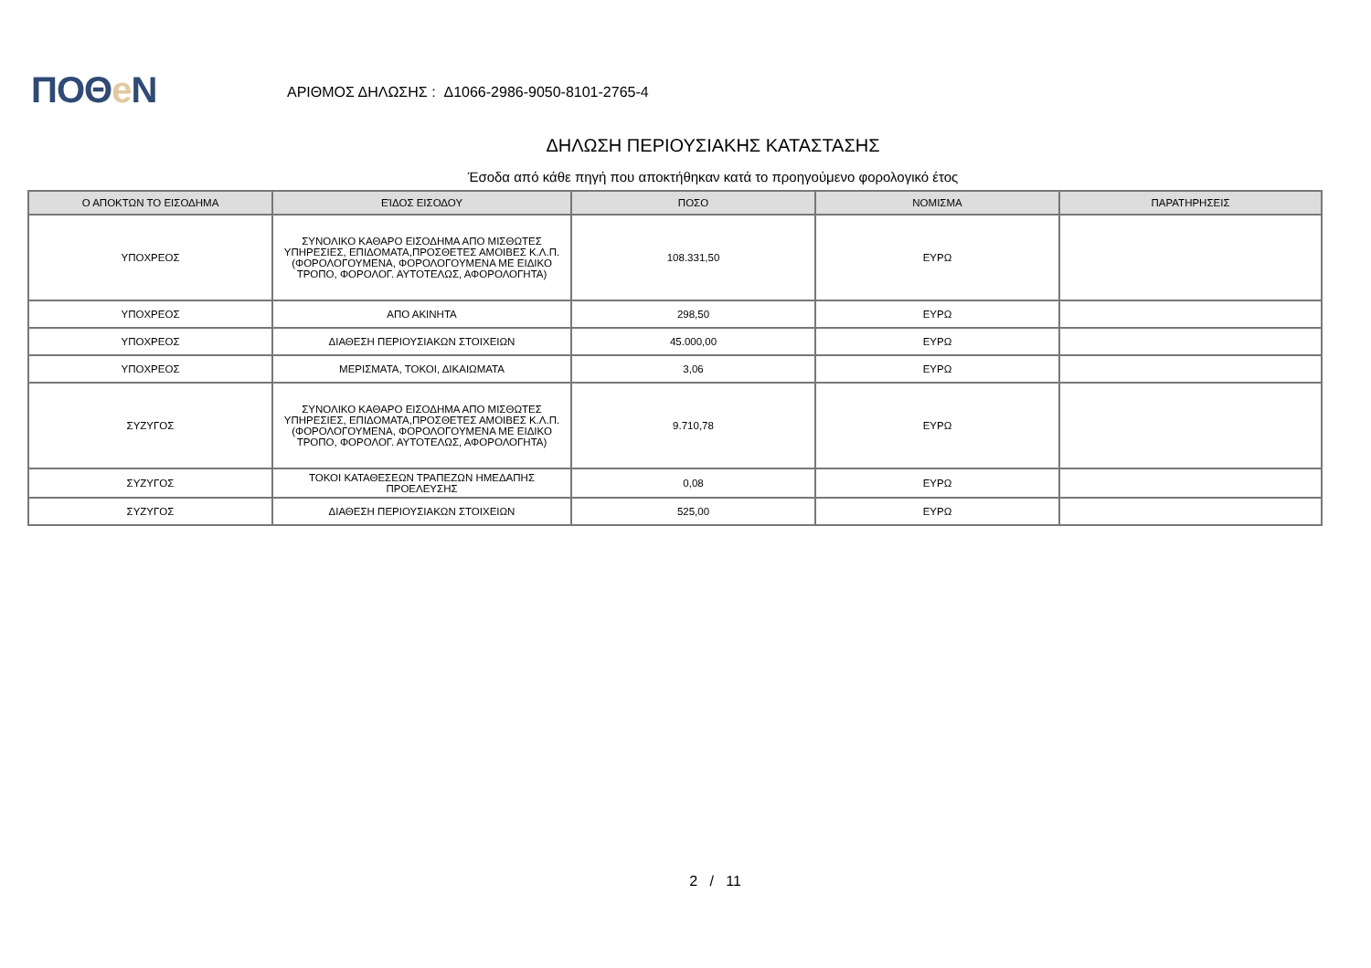ΠΟΘe Ν
ΑΡΙΘΜΟΣ ΔΗΛΩΣΗΣ : Δ1066-2986-9050-8101-2765-4
ΔΗΛΩΣΗ ΠΕΡΙΟΥΣΙΑΚΗΣ ΚΑΤΑΣΤΑΣΗΣ
Έσοδα από κάθε πηγή που αποκτήθηκαν κατά το προηγούμενο φορολογικό έτος
| Ο ΑΠΟΚΤΩΝ ΤΟ ΕΙΣΟΔΗΜΑ | ΕΊΔΟΣ ΕΙΣΟΔΟΥ | ΠΟΣΟ | ΝΟΜΙΣΜΑ | ΠΑΡΑΤΗΡΗΣΕΙΣ |
| --- | --- | --- | --- | --- |
| ΥΠΟΧΡΕΟΣ | ΣΥΝΟΛΙΚΟ ΚΑΘΑΡΟ ΕΙΣΟΔΗΜΑ ΑΠΟ ΜΙΣΘΩΤΕΣ ΥΠΗΡΕΣΙΕΣ, ΕΠΙΔΟΜΑΤΑ,ΠΡΟΣΘΕΤΕΣ ΑΜΟΙΒΕΣ Κ.Λ.Π.(ΦΟΡΟΛΟΓΟΥΜΕΝΑ, ΦΟΡΟΛΟΓΟΥΜΕΝΑ ΜΕ ΕΙΔΙΚΟ ΤΡΟΠΟ, ΦΟΡΟΛΟΓ. ΑΥΤΟΤΕΛΩΣ, ΑΦΟΡΟΛΟΓΗΤΑ) | 108.331,50 | ΕΥΡΩ | |
| ΥΠΟΧΡΕΟΣ | ΑΠΟ ΑΚΙΝΗΤΑ | 298,50 | ΕΥΡΩ | |
| ΥΠΟΧΡΕΟΣ | ΔΙΑΘΕΣΗ ΠΕΡΙΟΥΣΙΑΚΩΝ ΣΤΟΙΧΕΙΩΝ | 45.000,00 | ΕΥΡΩ | |
| ΥΠΟΧΡΕΟΣ | ΜΕΡΙΣΜΑΤΑ, ΤΟΚΟΙ, ΔΙΚΑΙΩΜΑΤΑ | 3,06 | ΕΥΡΩ | |
| ΣΥΖΥΓΟΣ | ΣΥΝΟΛΙΚΟ ΚΑΘΑΡΟ ΕΙΣΟΔΗΜΑ ΑΠΟ ΜΙΣΘΩΤΕΣ ΥΠΗΡΕΣΙΕΣ, ΕΠΙΔΟΜΑΤΑ,ΠΡΟΣΘΕΤΕΣ ΑΜΟΙΒΕΣ Κ.Λ.Π.(ΦΟΡΟΛΟΓΟΥΜΕΝΑ, ΦΟΡΟΛΟΓΟΥΜΕΝΑ ΜΕ ΕΙΔΙΚΟ ΤΡΟΠΟ, ΦΟΡΟΛΟΓ. ΑΥΤΟΤΕΛΩΣ, ΑΦΟΡΟΛΟΓΗΤΑ) | 9.710,78 | ΕΥΡΩ | |
| ΣΥΖΥΓΟΣ | ΤΟΚΟΙ ΚΑΤΑΘΕΣΕΩΝ ΤΡΑΠΕΖΩΝ ΗΜΕΔΑΠΗΣ ΠΡΟΕΛΕΥΣΗΣ | 0,08 | ΕΥΡΩ | |
| ΣΥΖΥΓΟΣ | ΔΙΑΘΕΣΗ ΠΕΡΙΟΥΣΙΑΚΩΝ ΣΤΟΙΧΕΙΩΝ | 525,00 | ΕΥΡΩ | |
2 / 11